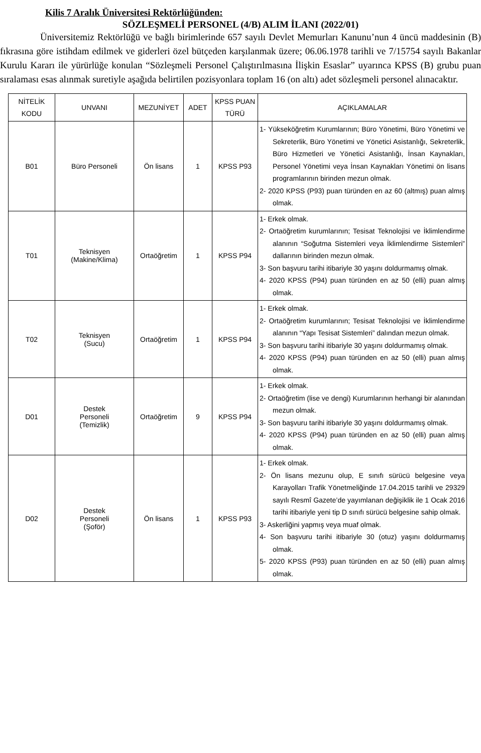Kilis 7 Aralık Üniversitesi Rektörlüğünden:
SÖZLEŞMELİ PERSONEL (4/B) ALIM İLANI (2022/01)
Üniversitemiz Rektörlüğü ve bağlı birimlerinde 657 sayılı Devlet Memurları Kanunu’nun 4 üncü maddesinin (B) fıkrasına göre istihdam edilmek ve giderleri özel bütçeden karşılanmak üzere; 06.06.1978 tarihli ve 7/15754 sayılı Bakanlar Kurulu Kararı ile yürürlüğe konulan “Sözleşmeli Personel Çalıştırılmasına İlişkin Esaslar” uyarınca KPSS (B) grubu puan sıralaması esas alınmak suretiyle aşağıda belirtilen pozisyonlara toplam 16 (on altı) adet sözleşmeli personel alınacaktır.
| NİTELİK KODU | UNVANI | MEZUNİYET | ADET | KPSS PUAN TÜRÜ | AÇIKLAMALAR |
| --- | --- | --- | --- | --- | --- |
| B01 | Büro Personeli | Ön lisans | 1 | KPSS P93 | 1- Yükseköğretim Kurumlarının; Büro Yönetimi, Büro Yönetimi ve Sekreterlik, Büro Yönetimi ve Yönetici Asistanlığı, Sekreterlik, Büro Hizmetleri ve Yönetici Asistanlığı, İnsan Kaynakları, Personel Yönetimi veya İnsan Kaynakları Yönetimi ön lisans programlarının birinden mezun olmak. 2- 2020 KPSS (P93) puan türünden en az 60 (altmış) puan almış olmak. |
| T01 | Teknisyen (Makine/Klima) | Ortaöğretim | 1 | KPSS P94 | 1- Erkek olmak. 2- Ortaöğretim kurumlarının; Tesisat Teknolojisi ve İklimlendirme alanının “Soğutma Sistemleri veya İklimlendirme Sistemleri” dallarının birinden mezun olmak. 3- Son başvuru tarihi itibariyle 30 yaşını doldurmamış olmak. 4- 2020 KPSS (P94) puan türünden en az 50 (elli) puan almış olmak. |
| T02 | Teknisyen (Sucu) | Ortaöğretim | 1 | KPSS P94 | 1- Erkek olmak. 2- Ortaöğretim kurumlarının; Tesisat Teknolojisi ve İklimlendirme alanının “Yapı Tesisat Sistemleri” dalından mezun olmak. 3- Son başvuru tarihi itibariyle 30 yaşını doldurmamış olmak. 4- 2020 KPSS (P94) puan türünden en az 50 (elli) puan almış olmak. |
| D01 | Destek Personeli (Temizlik) | Ortaöğretim | 9 | KPSS P94 | 1- Erkek olmak. 2- Ortaöğretim (lise ve dengi) Kurumlarının herhangi bir alanından mezun olmak. 3- Son başvuru tarihi itibariyle 30 yaşını doldurmamış olmak. 4- 2020 KPSS (P94) puan türünden en az 50 (elli) puan almış olmak. |
| D02 | Destek Personeli (Şoför) | Ön lisans | 1 | KPSS P93 | 1- Erkek olmak. 2- Ön lisans mezunu olup, E sınıfı sürücü belgesine veya Karayolları Trafik Yönetmeliğinde 17.04.2015 tarihli ve 29329 sayılı Resmî Gazete’de yayımlanan değişiklik ile 1 Ocak 2016 tarihi itibariyle yeni tip D sınıfı sürücü belgesine sahip olmak. 3- Askerliğini yapmış veya muaf olmak. 4- Son başvuru tarihi itibariyle 30 (otuz) yaşını doldurmamış olmak. 5- 2020 KPSS (P93) puan türünden en az 50 (elli) puan almış olmak. |